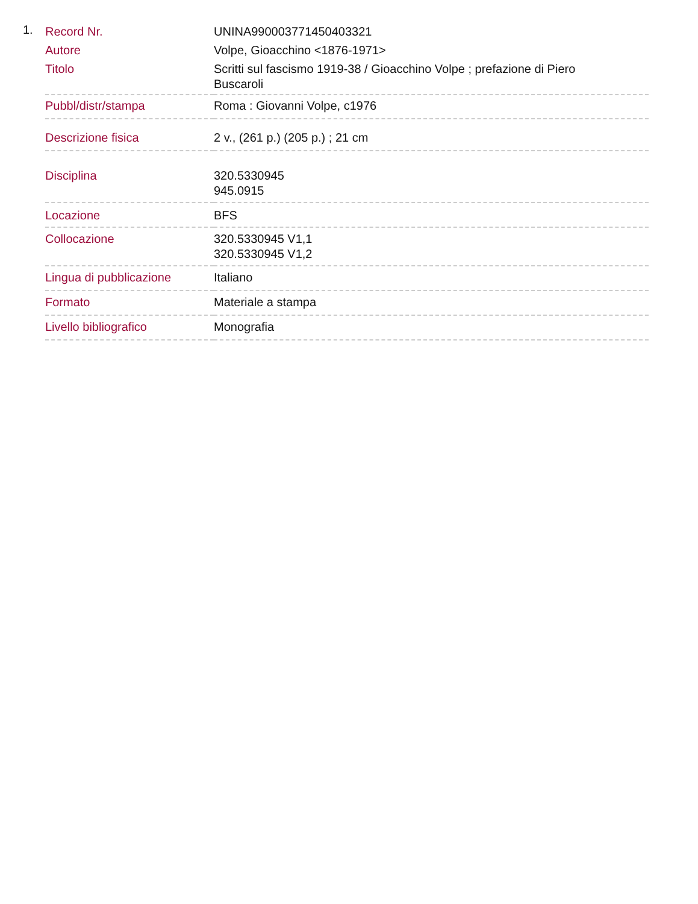1.
| Record Nr. | UNINA990003771450403321 |
| Autore | Volpe, Gioacchino <1876-1971> |
| Titolo | Scritti sul fascismo 1919-38 / Gioacchino Volpe ; prefazione di Piero Buscaroli |
| Pubbl/distr/stampa | Roma : Giovanni Volpe, c1976 |
| Descrizione fisica | 2 v., (261 p.) (205 p.) ; 21 cm |
| Disciplina | 320.5330945 945.0915 |
| Locazione | BFS |
| Collocazione | 320.5330945 V1,1 320.5330945 V1,2 |
| Lingua di pubblicazione | Italiano |
| Formato | Materiale a stampa |
| Livello bibliografico | Monografia |